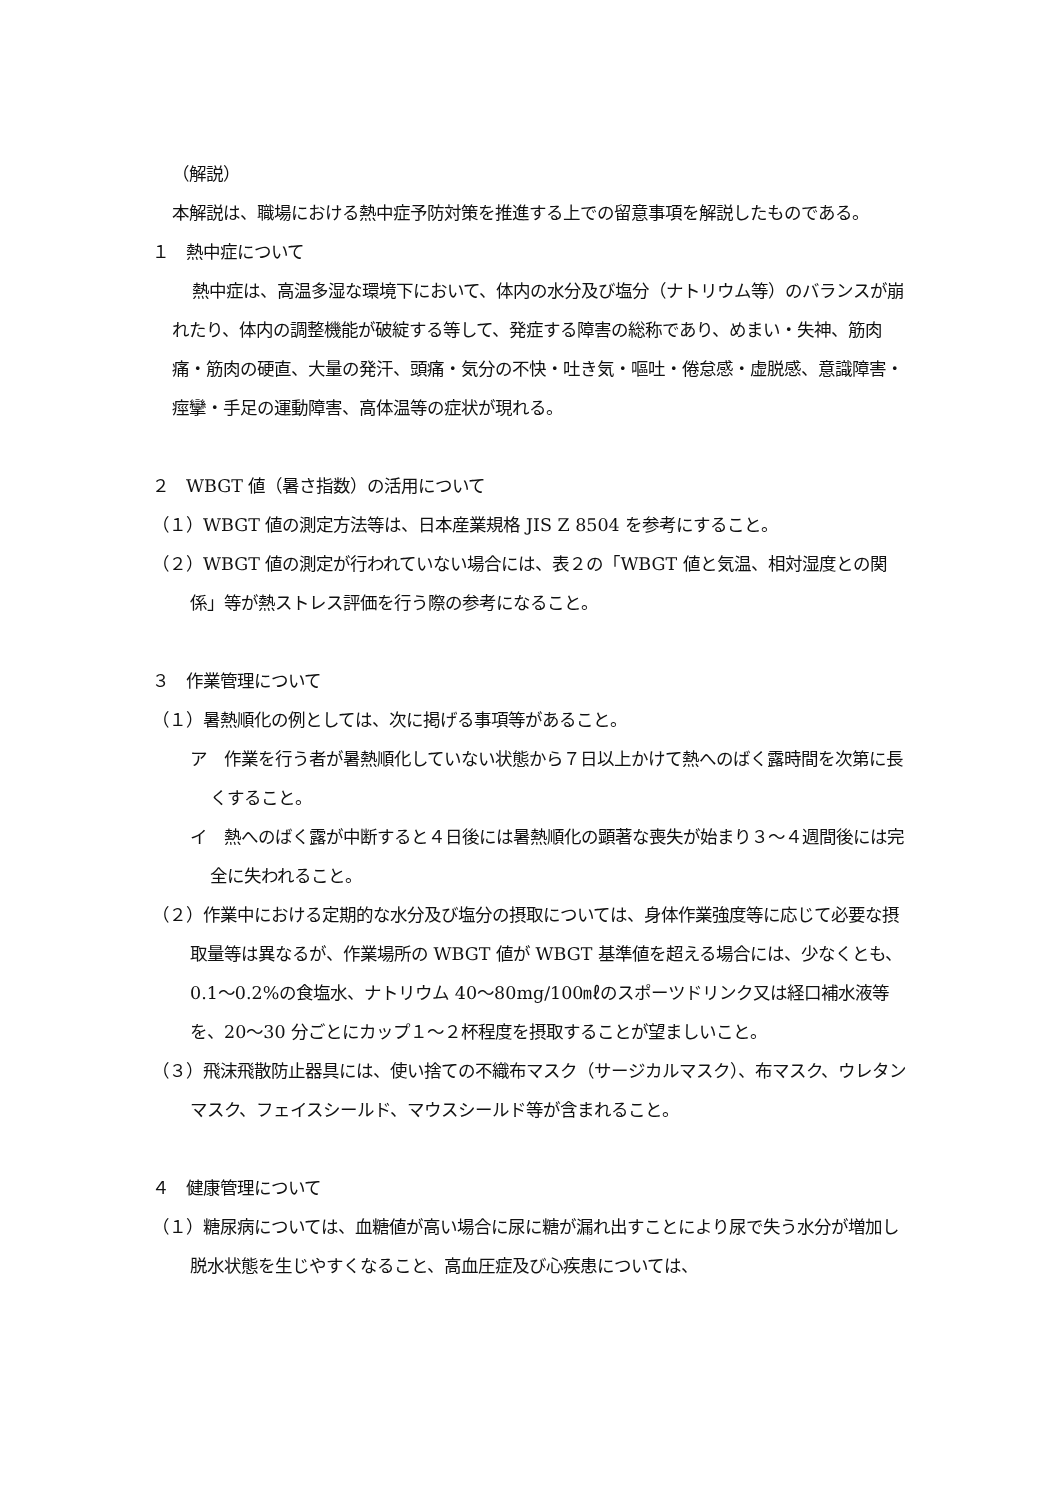（解説）
本解説は、職場における熱中症予防対策を推進する上での留意事項を解説したものである。
１　熱中症について
熱中症は、高温多湿な環境下において、体内の水分及び塩分（ナトリウム等）のバランスが崩れたり、体内の調整機能が破綻する等して、発症する障害の総称であり、めまい・失神、筋肉痛・筋肉の硬直、大量の発汗、頭痛・気分の不快・吐き気・嘔吐・倦怠感・虚脱感、意識障害・痙攣・手足の運動障害、高体温等の症状が現れる。
２　WBGT 値（暑さ指数）の活用について
（１）WBGT 値の測定方法等は、日本産業規格 JIS Z 8504 を参考にすること。
（２）WBGT 値の測定が行われていない場合には、表２の「WBGT 値と気温、相対湿度との関係」等が熱ストレス評価を行う際の参考になること。
３　作業管理について
（１）暑熱順化の例としては、次に掲げる事項等があること。
ア　作業を行う者が暑熱順化していない状態から７日以上かけて熱へのばく露時間を次第に長くすること。
イ　熱へのばく露が中断すると４日後には暑熱順化の顕著な喪失が始まり３～４週間後には完全に失われること。
（２）作業中における定期的な水分及び塩分の摂取については、身体作業強度等に応じて必要な摂取量等は異なるが、作業場所の WBGT 値が WBGT 基準値を超える場合には、少なくとも、0.1～0.2%の食塩水、ナトリウム 40～80mg/100㎖のスポーツドリンク又は経口補水液等を、20～30 分ごとにカップ１～２杯程度を摂取することが望ましいこと。
（３）飛沫飛散防止器具には、使い捨ての不織布マスク（サージカルマスク）、布マスク、ウレタンマスク、フェイスシールド、マウスシールド等が含まれること。
４　健康管理について
（１）糖尿病については、血糖値が高い場合に尿に糖が漏れ出すことにより尿で失う水分が増加し脱水状態を生じやすくなること、高血圧症及び心疾患については、